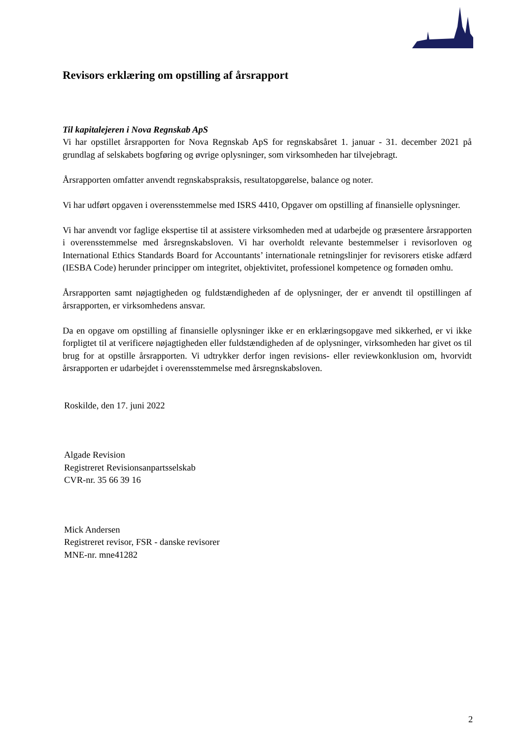Revisors erklæring om opstilling af årsrapport
Til kapitalejeren i Nova Regnskab ApS
Vi har opstillet årsrapporten for Nova Regnskab ApS for regnskabsåret 1. januar - 31. december 2021 på grundlag af selskabets bogføring og øvrige oplysninger, som virksomheden har tilvejebragt.
Årsrapporten omfatter anvendt regnskabspraksis, resultatopgørelse, balance og noter.
Vi har udført opgaven i overensstemmelse med ISRS 4410, Opgaver om opstilling af finansielle oplysninger.
Vi har anvendt vor faglige ekspertise til at assistere virksomheden med at udarbejde og præsentere årsrapporten i overensstemmelse med årsregnskabsloven. Vi har overholdt relevante bestemmelser i revisorloven og International Ethics Standards Board for Accountants’ internationale retningslinjer for revisorers etiske adfærd (IESBA Code) herunder principper om integritet, objektivitet, professionel kompetence og fornøden omhu.
Årsrapporten samt nøjagtigheden og fuldstændigheden af de oplysninger, der er anvendt til opstillingen af årsrapporten, er virksomhedens ansvar.
Da en opgave om opstilling af finansielle oplysninger ikke er en erklæringsopgave med sikkerhed, er vi ikke forpligtet til at verificere nøjagtigheden eller fuldstændigheden af de oplysninger, virksomheden har givet os til brug for at opstille årsrapporten. Vi udtrykker derfor ingen revisions- eller reviewkonklusion om, hvorvidt årsrapporten er udarbejdet i overensstemmelse med årsregnskabsloven.
Roskilde, den 17. juni 2022
Algade Revision
Registreret Revisionsanpartsselskab
CVR-nr. 35 66 39 16
Mick Andersen
Registreret revisor, FSR - danske revisorer
MNE-nr. mne41282
2